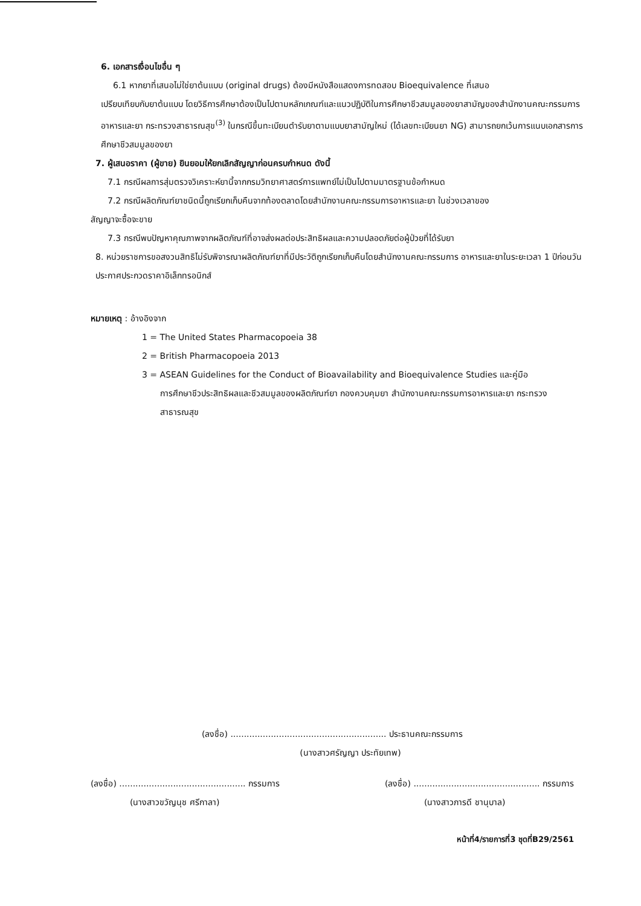6. เอกสารเงื่อนไขอื่น ๆ
6.1 หากยาที่เสนอไม่ใช่ยาต้นแบบ (original drugs) ต้องมีหนังสือแสดงการทดสอบ Bioequivalence ที่เสนอ
เปรียบเทียบกับยาต้นแบบ โดยวิธีการศึกษาต้องเป็นไปตามหลักเกณฑ์และแนวปฏิบัติในการศึกษาชีวสมมูลของยาสามัญของสำนักงานคณะกรรมการอาหารและยา กระทรวงสาธารณสุข<sup>(3)</sup> ในกรณีขึ้นทะเบียนตำรับยาตามแบบยาสามัญใหม่ (ได้เลขทะเบียนยา NG) สามารถยกเว้นการแนบเอกสารการศึกษาชีวสมมูลของยา
7. ผู้เสนอราคา (ผู้ขาย) ยินยอมให้ยกเลิกสัญญาก่อนครบกำหนด ดังนี้
7.1 กรณีผลการสุ่มตรวจวิเคราะห์ยานี้จากกรมวิทยาศาสตร์การแพทย์ไม่เป็นไปตามมาตรฐานข้อกำหนด
7.2 กรณีผลิตภัณฑ์ยาชนิดนี้ถูกเรียกเก็บคืนจากท้องตลาดโดยสำนักงานคณะกรรมการอาหารและยา ในช่วงเวลาของ
สัญญาจะซื้อจะขาย
7.3 กรณีพบปัญหาคุณภาพจากผลิตภัณฑ์ที่อาจส่งผลต่อประสิทธิผลและความปลอดภัยต่อผู้ป่วยที่ได้รับยา
8. หน่วยราชการขอสงวนสิทธิไม่รับพิจารณาผลิตภัณฑ์ยาที่มีประวัติถูกเรียกเก็บคืนโดยสำนักงานคณะกรรมการ อาหารและยาในระยะเวลา 1 ปีก่อนวันประกาศประกวดราคาอิเล็กทรอนิกส์
หมายเหตุ : อ้างอิงจาก
1 = The United States Pharmacopoeia 38
2 = British Pharmacopoeia 2013
3 = ASEAN Guidelines for the Conduct of Bioavailability and Bioequivalence Studies และคู่มือ
การศึกษาชีวประสิทธิผลและชีวสมมูลของผลิตภัณฑ์ยา กองควบคุมยา สำนักงานคณะกรรมการอาหารและยา กระทรวงสาธารณสุข
(ลงชื่อ) .......................................................... ประธานคณะกรรมการ
(นางสาวศรัญญา ประทัยเทพ)
(ลงชื่อ) ............................................... กรรมการ
(นางสาวขวัญนุช ศรีกาลา)
(ลงชื่อ) ............................................... กรรมการ
(นางสาวภารดี ชานุบาล)
หน้าที่4/รายการที่3 ชุดที่B29/2561